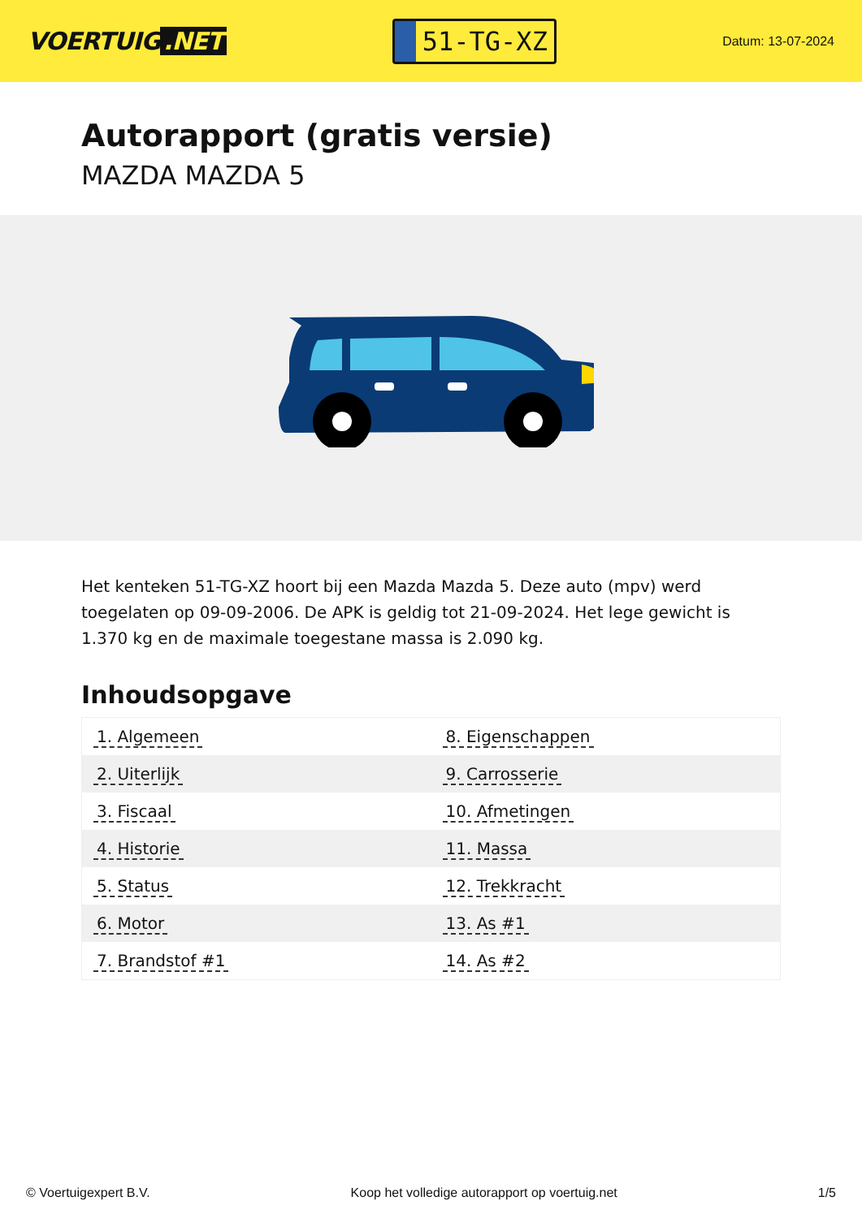VOERTUIG.NET
51-TG-XZ
Datum: 13-07-2024
Autorapport (gratis versie)
MAZDA MAZDA 5
Het kenteken 51-TG-XZ hoort bij een Mazda Mazda 5. Deze auto (mpv) werd toegelaten op 09-09-2006. De APK is geldig tot 21-09-2024. Het lege gewicht is 1.370 kg en de maximale toegestane massa is 2.090 kg.
Inhoudsopgave
| 1. Algemeen | 8. Eigenschappen |
| 2. Uiterlijk | 9. Carrosserie |
| 3. Fiscaal | 10. Afmetingen |
| 4. Historie | 11. Massa |
| 5. Status | 12. Trekkracht |
| 6. Motor | 13. As #1 |
| 7. Brandstof #1 | 14. As #2 |
© Voertuigexpert B.V. Koop het volledige autorapport op voertuig.net 1/5